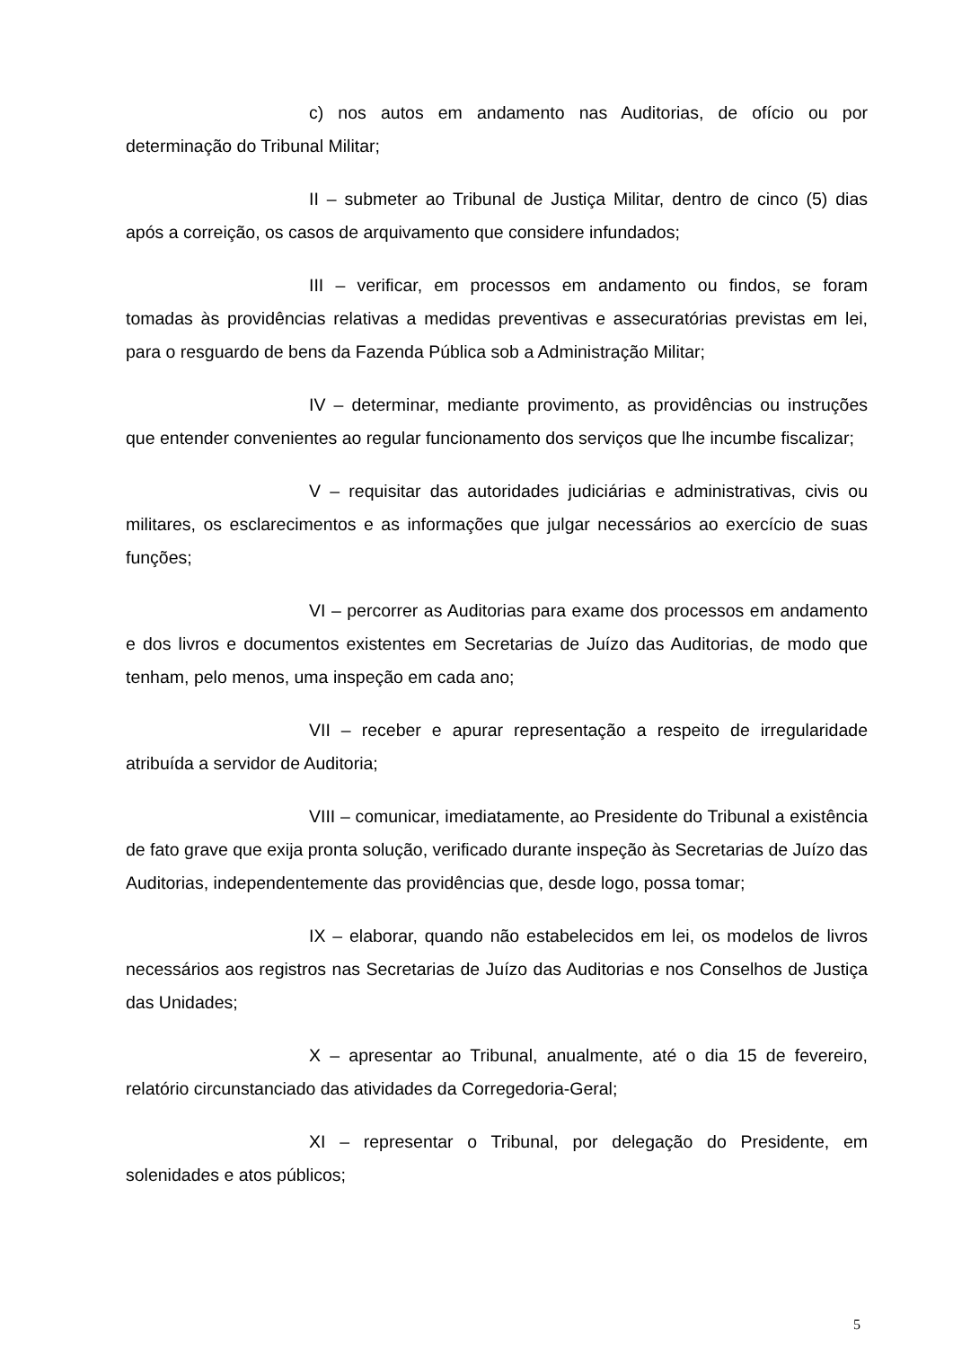c) nos autos em andamento nas Auditorias, de ofício ou por determinação do Tribunal Militar;
II – submeter ao Tribunal de Justiça Militar, dentro de cinco (5) dias após a correição, os casos de arquivamento que considere infundados;
III – verificar, em processos em andamento ou findos, se foram tomadas às providências relativas a medidas preventivas e assecuratórias previstas em lei, para o resguardo de bens da Fazenda Pública sob a Administração Militar;
IV – determinar, mediante provimento, as providências ou instruções que entender convenientes ao regular funcionamento dos serviços que lhe incumbe fiscalizar;
V – requisitar das autoridades judiciárias e administrativas, civis ou militares, os esclarecimentos e as informações que julgar necessários ao exercício de suas funções;
VI – percorrer as Auditorias para exame dos processos em andamento e dos livros e documentos existentes em Secretarias de Juízo das Auditorias, de modo que tenham, pelo menos, uma inspeção em cada ano;
VII – receber e apurar representação a respeito de irregularidade atribuída a servidor de Auditoria;
VIII – comunicar, imediatamente, ao Presidente do Tribunal a existência de fato grave que exija pronta solução, verificado durante inspeção às Secretarias de Juízo das Auditorias, independentemente das providências que, desde logo, possa tomar;
IX – elaborar, quando não estabelecidos em lei, os modelos de livros necessários aos registros nas Secretarias de Juízo das Auditorias e nos Conselhos de Justiça das Unidades;
X – apresentar ao Tribunal, anualmente, até o dia 15 de fevereiro, relatório circunstanciado das atividades da Corregedoria-Geral;
XI – representar o Tribunal, por delegação do Presidente, em solenidades e atos públicos;
5